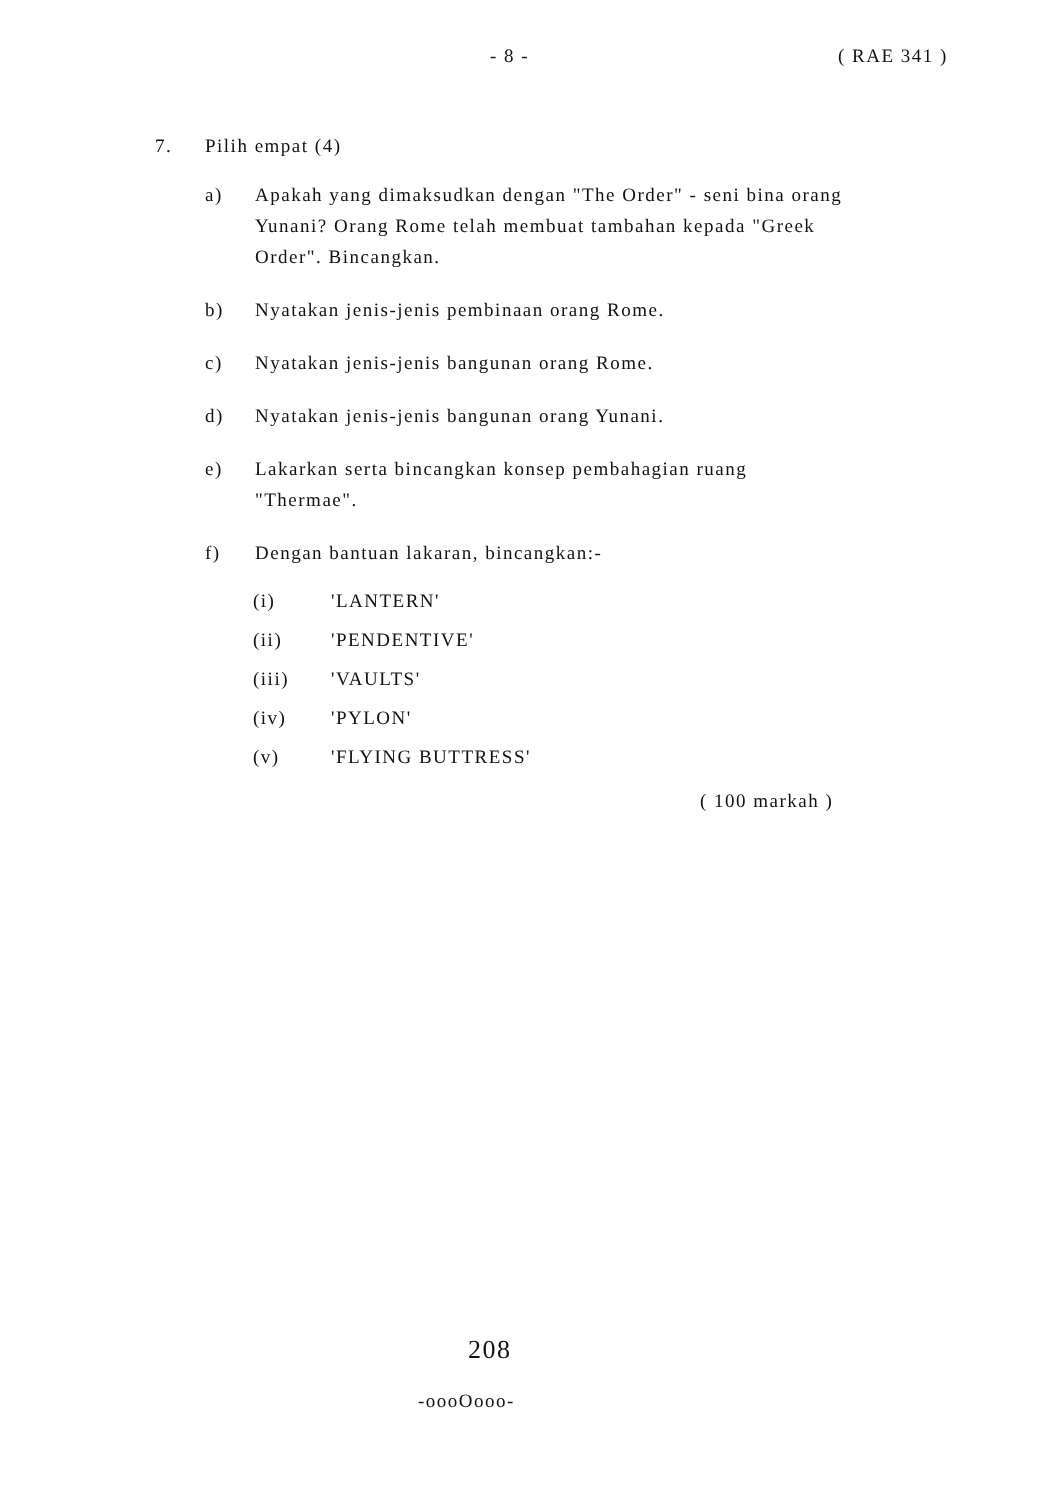- 8 - ( RAE 341 )
7. Pilih empat (4)
a) Apakah yang dimaksudkan dengan "The Order" - seni bina orang Yunani? Orang Rome telah membuat tambahan kepada "Greek Order". Bincangkan.
b) Nyatakan jenis-jenis pembinaan orang Rome.
c) Nyatakan jenis-jenis bangunan orang Rome.
d) Nyatakan jenis-jenis bangunan orang Yunani.
e) Lakarkan serta bincangkan konsep pembahagian ruang "Thermae".
f) Dengan bantuan lakaran, bincangkan:-
(i) 'LANTERN'
(ii) 'PENDENTIVE'
(iii) 'VAULTS'
(iv) 'PYLON'
(v) 'FLYING BUTTRESS'
( 100 markah )
208
-oooOooo-